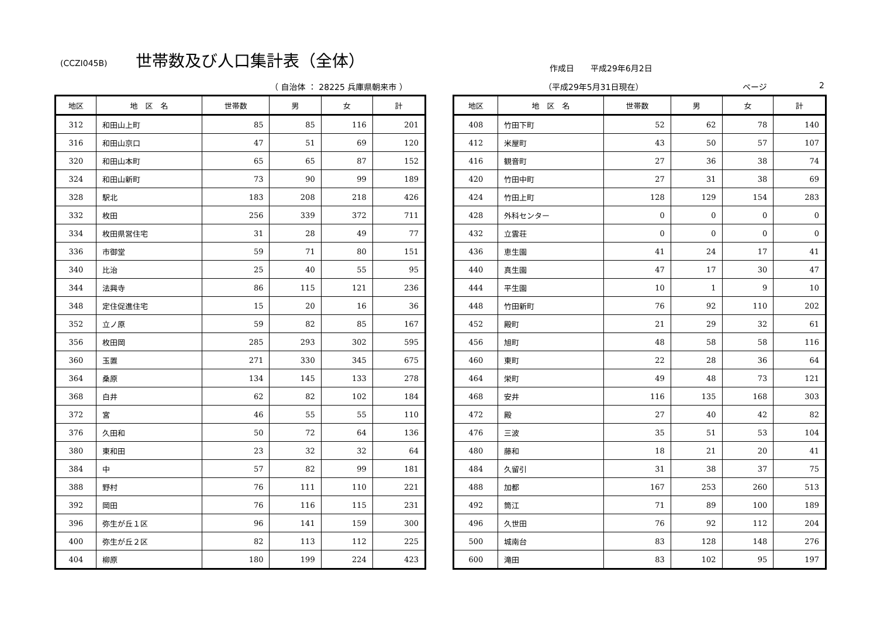(CCZI045B) 世帯数及び人口集計表（全体） 作成日　　平成29年6月2日
（ 自治体 ： 28225 兵庫県朝来市 ） （平成29年5月31日現在） ページ 2
| 地区 | 地 区 名 | 世帯数 | 男 | 女 | 計 |
| --- | --- | --- | --- | --- | --- |
| 312 | 和田山上町 | 85 | 85 | 116 | 201 |
| 316 | 和田山京口 | 47 | 51 | 69 | 120 |
| 320 | 和田山本町 | 65 | 65 | 87 | 152 |
| 324 | 和田山新町 | 73 | 90 | 99 | 189 |
| 328 | 駅北 | 183 | 208 | 218 | 426 |
| 332 | 枚田 | 256 | 339 | 372 | 711 |
| 334 | 枚田県営住宅 | 31 | 28 | 49 | 77 |
| 336 | 市御堂 | 59 | 71 | 80 | 151 |
| 340 | 比治 | 25 | 40 | 55 | 95 |
| 344 | 法興寺 | 86 | 115 | 121 | 236 |
| 348 | 定住促進住宅 | 15 | 20 | 16 | 36 |
| 352 | 立ノ原 | 59 | 82 | 85 | 167 |
| 356 | 枚田岡 | 285 | 293 | 302 | 595 |
| 360 | 玉置 | 271 | 330 | 345 | 675 |
| 364 | 桑原 | 134 | 145 | 133 | 278 |
| 368 | 白井 | 62 | 82 | 102 | 184 |
| 372 | 宮 | 46 | 55 | 55 | 110 |
| 376 | 久田和 | 50 | 72 | 64 | 136 |
| 380 | 東和田 | 23 | 32 | 32 | 64 |
| 384 | 中 | 57 | 82 | 99 | 181 |
| 388 | 野村 | 76 | 111 | 110 | 221 |
| 392 | 岡田 | 76 | 116 | 115 | 231 |
| 396 | 弥生が丘１区 | 96 | 141 | 159 | 300 |
| 400 | 弥生が丘２区 | 82 | 113 | 112 | 225 |
| 404 | 柳原 | 180 | 199 | 224 | 423 |
| 地区 | 地 区 名 | 世帯数 | 男 | 女 | 計 |
| --- | --- | --- | --- | --- | --- |
| 408 | 竹田下町 | 52 | 62 | 78 | 140 |
| 412 | 米屋町 | 43 | 50 | 57 | 107 |
| 416 | 観音町 | 27 | 36 | 38 | 74 |
| 420 | 竹田中町 | 27 | 31 | 38 | 69 |
| 424 | 竹田上町 | 128 | 129 | 154 | 283 |
| 428 | 外科センター | 0 | 0 | 0 | 0 |
| 432 | 立雲荘 | 0 | 0 | 0 | 0 |
| 436 | 恵生園 | 41 | 24 | 17 | 41 |
| 440 | 真生園 | 47 | 17 | 30 | 47 |
| 444 | 平生園 | 10 | 1 | 9 | 10 |
| 448 | 竹田新町 | 76 | 92 | 110 | 202 |
| 452 | 殿町 | 21 | 29 | 32 | 61 |
| 456 | 旭町 | 48 | 58 | 58 | 116 |
| 460 | 東町 | 22 | 28 | 36 | 64 |
| 464 | 栄町 | 49 | 48 | 73 | 121 |
| 468 | 安井 | 116 | 135 | 168 | 303 |
| 472 | 殿 | 27 | 40 | 42 | 82 |
| 476 | 三波 | 35 | 51 | 53 | 104 |
| 480 | 藤和 | 18 | 21 | 20 | 41 |
| 484 | 久留引 | 31 | 38 | 37 | 75 |
| 488 | 加都 | 167 | 253 | 260 | 513 |
| 492 | 筒江 | 71 | 89 | 100 | 189 |
| 496 | 久世田 | 76 | 92 | 112 | 204 |
| 500 | 城南台 | 83 | 128 | 148 | 276 |
| 600 | 滝田 | 83 | 102 | 95 | 197 |